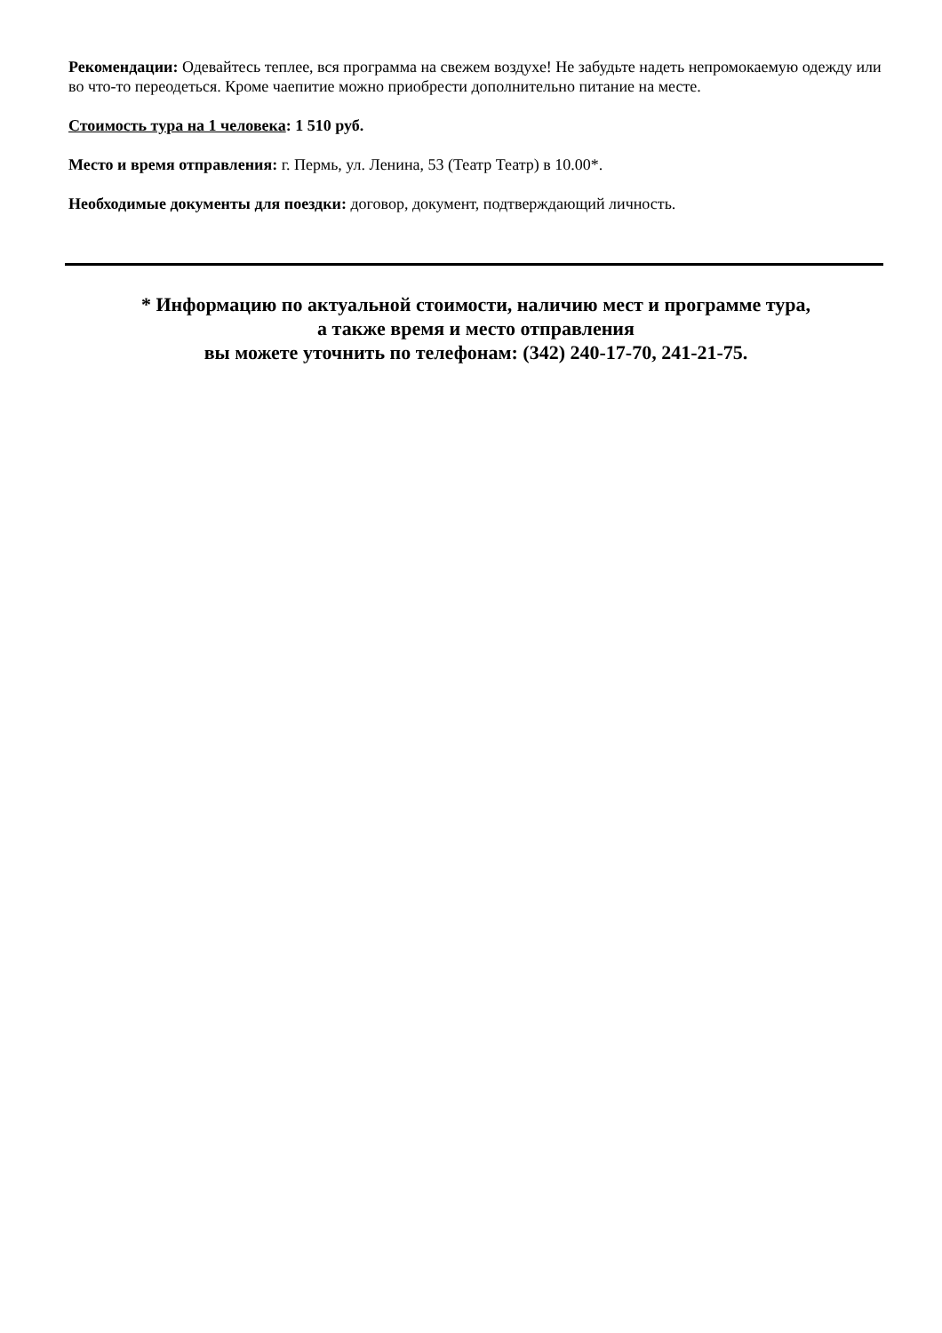Рекомендации: Одевайтесь теплее, вся программа на свежем воздухе! Не забудьте надеть непромокаемую одежду или во что-то переодеться. Кроме чаепитие можно приобрести дополнительно питание на месте.
Стоимость тура на 1 человека: 1 510 руб.
Место и время отправления: г. Пермь, ул. Ленина, 53 (Театр Театр) в 10.00*.
Необходимые документы для поездки: договор, документ, подтверждающий личность.
* Информацию по актуальной стоимости, наличию мест и программе тура,
а также время и место отправления
вы можете уточнить по телефонам: (342) 240-17-70, 241-21-75.